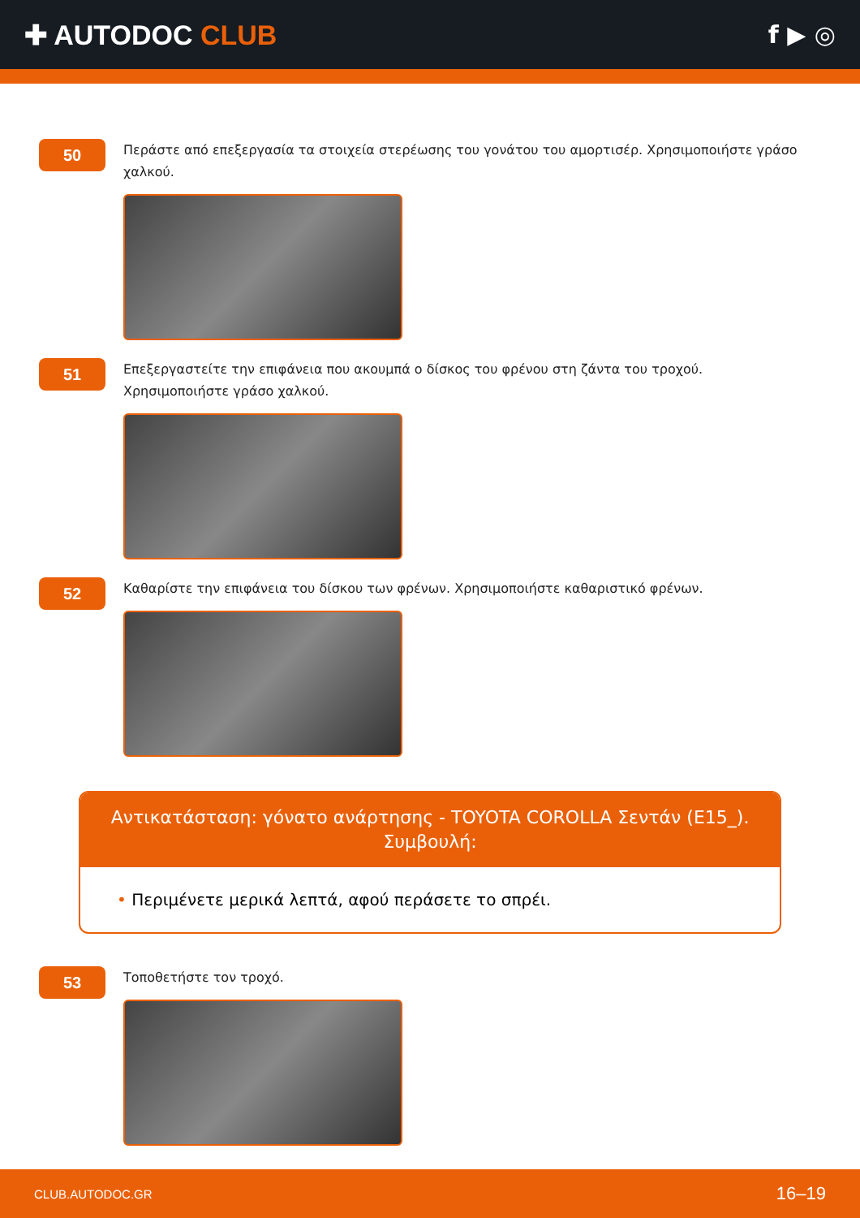✚ AUTODOC CLUB f ▶ ◎
50
Περάστε από επεξεργασία τα στοιχεία στερέωσης του γονάτου του αμορτισέρ. Χρησιμοποιήστε γράσο χαλκού.
51
Επεξεργαστείτε την επιφάνεια που ακουμπά ο δίσκος του φρένου στη ζάντα του τροχού. Χρησιμοποιήστε γράσο χαλκού.
52
Καθαρίστε την επιφάνεια του δίσκου των φρένων. Χρησιμοποιήστε καθαριστικό φρένων.
Αντικατάσταση: γόνατο ανάρτησης - TOYOTA COROLLA Σεντάν (E15_). Συμβουλή:
• Περιμένετε μερικά λεπτά, αφού περάσετε το σπρέι.
53
Τοποθετήστε τον τροχό.
CLUB.AUTODOC.GR 16–19